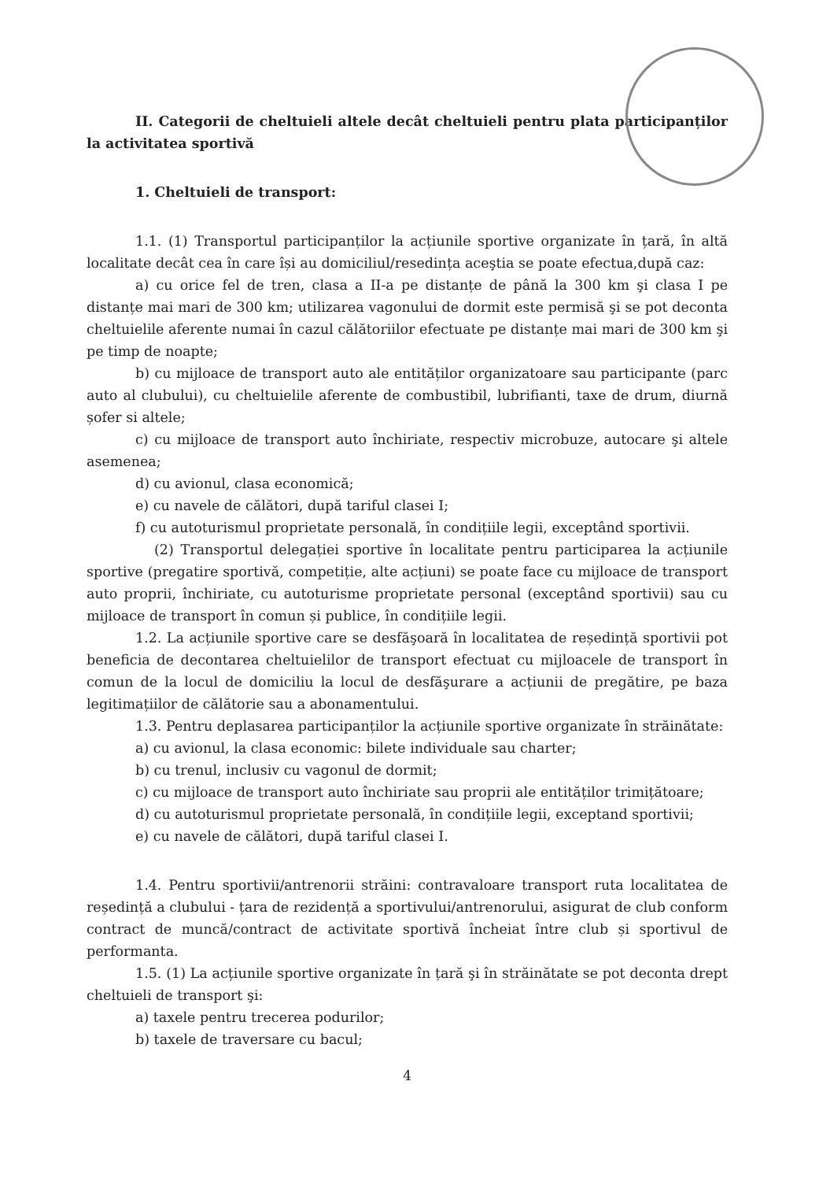II. Categorii de cheltuieli altele decât cheltuieli pentru plata participanților la activitatea sportivă
1. Cheltuieli de transport:
1.1. (1) Transportul participanților la acțiunile sportive organizate în țară, în altă localitate decât cea în care își au domiciliul/resedința aceştia se poate efectua,după caz:
a) cu orice fel de tren, clasa a II-a pe distanțe de până la 300 km şi clasa I pe distanțe mai mari de 300 km; utilizarea vagonului de dormit este permisă şi se pot deconta cheltuielile aferente numai în cazul călătoriilor efectuate pe distanțe mai mari de 300 km şi pe timp de noapte;
b) cu mijloace de transport auto ale entităților organizatoare sau participante (parc auto al clubului), cu cheltuielile aferente de combustibil, lubrifianti, taxe de drum, diurnă șofer si altele;
c) cu mijloace de transport auto închiriate, respectiv microbuze, autocare şi altele asemenea;
d) cu avionul, clasa economică;
e) cu navele de călători, după tariful clasei I;
f) cu autoturismul proprietate personală, în condițiile legii, exceptând sportivii.
(2) Transportul delegației sportive în localitate pentru participarea la acțiunile sportive (pregatire sportivă, competiție, alte acțiuni) se poate face cu mijloace de transport auto proprii, închiriate, cu autoturisme proprietate personal (exceptând sportivii) sau cu mijloace de transport în comun și publice, în condițiile legii.
1.2. La acțiunile sportive care se desfăşoară în localitatea de reședință sportivii pot beneficia de decontarea cheltuielilor de transport efectuat cu mijloacele de transport în comun de la locul de domiciliu la locul de desfăşurare a acțiunii de pregătire, pe baza legitimațiilor de călătorie sau a abonamentului.
1.3. Pentru deplasarea participanților la acțiunile sportive organizate în străinătate:
a) cu avionul, la clasa economic: bilete individuale sau charter;
b) cu trenul, inclusiv cu vagonul de dormit;
c) cu mijloace de transport auto închiriate sau proprii ale entităților trimițătoare;
d) cu autoturismul proprietate personală, în condițiile legii, exceptand sportivii;
e) cu navele de călători, după tariful clasei I.
1.4. Pentru sportivii/antrenorii străini: contravaloare transport ruta localitatea de reședință a clubului - țara de rezidență a sportivului/antrenorului, asigurat de club conform contract de muncă/contract de activitate sportivă încheiat între club și sportivul de performanta.
1.5. (1) La acțiunile sportive organizate în țară şi în străinătate se pot deconta drept cheltuieli de transport şi:
a) taxele pentru trecerea podurilor;
b) taxele de traversare cu bacul;
4